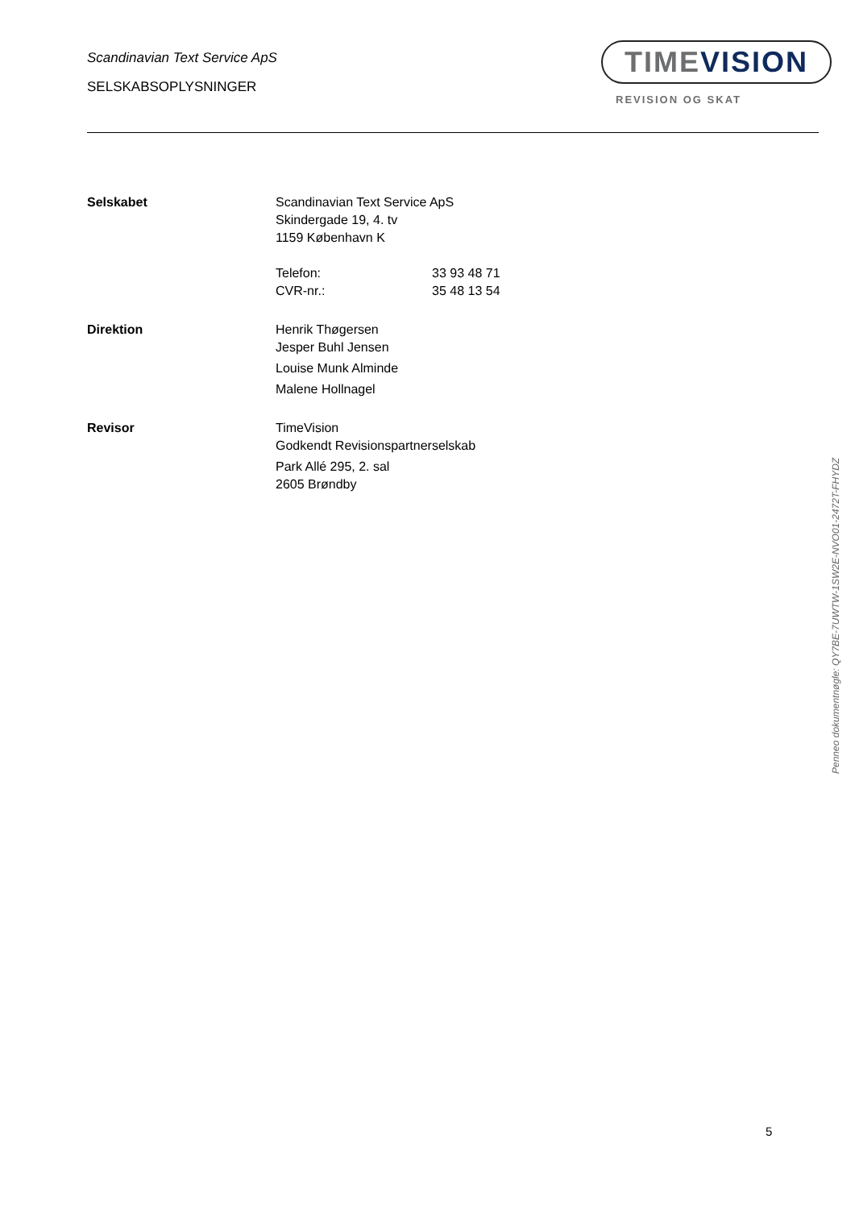Scandinavian Text Service ApS
SELSKABSOPLYSNINGER
TIMEVISION
REVISION OG SKAT
Selskabet Scandinavian Text Service ApS
Skindergade 19, 4. tv
1159 København K
Telefon: 33 93 48 71
CVR-nr.: 35 48 13 54
Direktion Henrik Thøgersen
Jesper Buhl Jensen
Louise Munk Alminde
Malene Hollnagel
Revisor TimeVision
Godkendt Revisionspartnerselskab
Park Allé 295, 2. sal
2605 Brøndby
Penneo dokumentnøgle: QY7BE-7UWTW-1SW2E-NVO01-2472T-FHYDZ
5